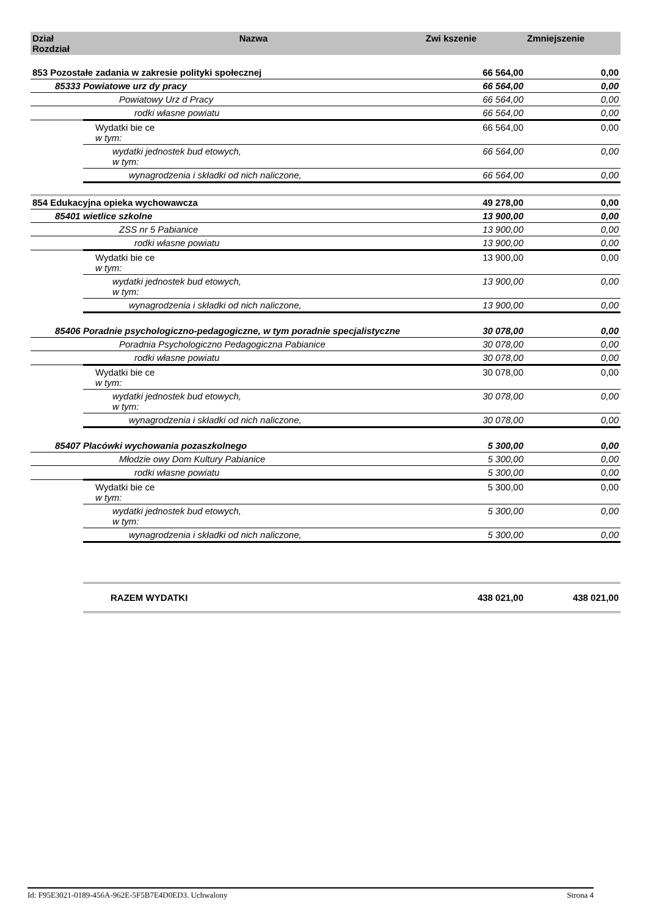| Dział Rozdział | Nazwa | Zwi kszenie | Zmniejszenie |
| --- | --- | --- | --- |
| 853 Pozostałe zadania w zakresie polityki społecznej | | 66 564,00 | 0,00 |
| 85333 Powiatowe urz dy pracy | | 66 564,00 | 0,00 |
| Powiatowy Urz d Pracy | | 66 564,00 | 0,00 |
| rodki własne powiatu | | 66 564,00 | 0,00 |
| | Wydatki bie ce w tym: | 66 564,00 | 0,00 |
| | wydatki jednostek bud etowych, w tym: | 66 564,00 | 0,00 |
| | wynagrodzenia i składki od nich naliczone, | 66 564,00 | 0,00 |
| 854 Edukacyjna opieka wychowawcza | | 49 278,00 | 0,00 |
| 85401 wietlice szkolne | | 13 900,00 | 0,00 |
| ZSS nr 5 Pabianice | | 13 900,00 | 0,00 |
| rodki własne powiatu | | 13 900,00 | 0,00 |
| | Wydatki bie ce w tym: | 13 900,00 | 0,00 |
| | wydatki jednostek bud etowych, w tym: | 13 900,00 | 0,00 |
| | wynagrodzenia i składki od nich naliczone, | 13 900,00 | 0,00 |
| 85406 Poradnie psychologiczno-pedagogiczne, w tym poradnie specjalistyczne | | 30 078,00 | 0,00 |
| Poradnia Psychologiczno Pedagogiczna Pabianice | | 30 078,00 | 0,00 |
| rodki własne powiatu | | 30 078,00 | 0,00 |
| | Wydatki bie ce w tym: | 30 078,00 | 0,00 |
| | wydatki jednostek bud etowych, w tym: | 30 078,00 | 0,00 |
| | wynagrodzenia i składki od nich naliczone, | 30 078,00 | 0,00 |
| 85407 Placówki wychowania pozaszkolnego | | 5 300,00 | 0,00 |
| Młodzie owy Dom Kultury Pabianice | | 5 300,00 | 0,00 |
| rodki własne powiatu | | 5 300,00 | 0,00 |
| | Wydatki bie ce w tym: | 5 300,00 | 0,00 |
| | wydatki jednostek bud etowych, w tym: | 5 300,00 | 0,00 |
| | wynagrodzenia i składki od nich naliczone, | 5 300,00 | 0,00 |
| | RAZEM WYDATKI | 438 021,00 | 438 021,00 |
Id: F95E3021-0189-456A-962E-5F5B7E4D0ED3. Uchwalony Strona 4